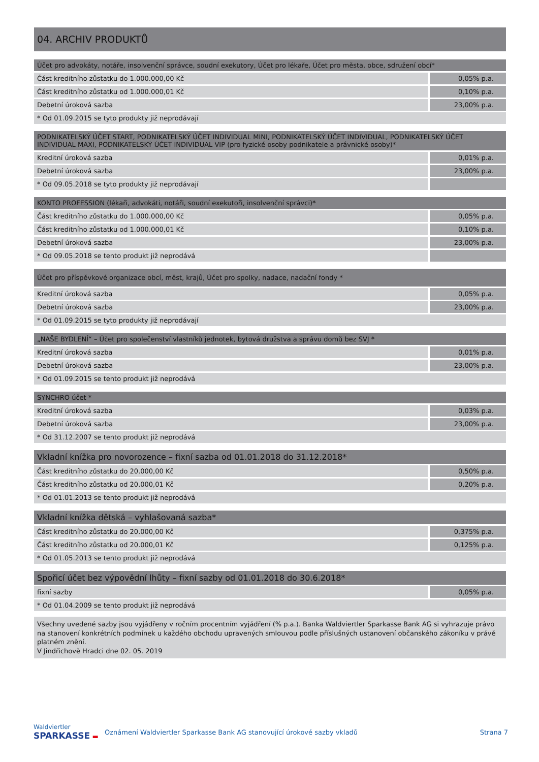04. ARCHIV PRODUKTŮ
| Účet pro advokáty, notáře, insolvenční správce, soudní exekutory, Účet pro lékaře, Účet pro města, obce, sdružení obcí* | |
| --- | --- |
| Část kreditního zůstatku do 1.000.000,00 Kč | 0,05% p.a. |
| Část kreditního zůstatku od 1.000.000,01 Kč | 0,10% p.a. |
| Debetní úroková sazba | 23,00% p.a. |
| * Od 01.09.2015 se tyto produkty již neprodávají | |
| PODNIKATELSKÝ ÚČET START, PODNIKATELSKÝ ÚČET INDIVIDUAL MINI, PODNIKATELSKÝ ÚČET INDIVIDUAL, PODNIKATELSKÝ ÚČET INDIVIDUAL MAXI, PODNIKATELSKÝ ÚČET INDIVIDUAL VIP (pro fyzické osoby podnikatele a právnické osoby)* | |
| --- | --- |
| Kreditní úroková sazba | 0,01% p.a. |
| Debetní úroková sazba | 23,00% p.a. |
| * Od 09.05.2018 se tyto produkty již neprodávají | |
| KONTO PROFESSION (lékaři, advokáti, notáři, soudní exekutoři, insolvenční správci)* | |
| --- | --- |
| Část kreditního zůstatku do 1.000.000,00 Kč | 0,05% p.a. |
| Část kreditního zůstatku od 1.000.000,01 Kč | 0,10% p.a. |
| Debetní úroková sazba | 23,00% p.a. |
| * Od 09.05.2018 se tento produkt již neprodává | |
| Účet pro příspěvkové organizace obcí, měst, krajů, Účet pro spolky, nadace, nadační fondy * | |
| --- | --- |
| Kreditní úroková sazba | 0,05% p.a. |
| Debetní úroková sazba | 23,00% p.a. |
| * Od 01.09.2015 se tyto produkty již neprodávají | |
| „NAŠE BYDLENÍ“ – Účet pro společenství vlastníků jednotek, bytová družstva a správu domů bez SVJ * | |
| --- | --- |
| Kreditní úroková sazba | 0,01% p.a. |
| Debetní úroková sazba | 23,00% p.a. |
| * Od 01.09.2015 se tento produkt již neprodává | |
| SYNCHRO účet * | |
| --- | --- |
| Kreditní úroková sazba | 0,03% p.a. |
| Debetní úroková sazba | 23,00% p.a. |
| * Od 31.12.2007 se tento produkt již neprodává | |
| Vkladní knížka pro novorozence – fixní sazba od 01.01.2018 do 31.12.2018* | |
| --- | --- |
| Část kreditního zůstatku do 20.000,00 Kč | 0,50% p.a. |
| Část kreditního zůstatku od 20.000,01 Kč | 0,20% p.a. |
| * Od 01.01.2013 se tento produkt již neprodává | |
| Vkladní knížka dětská – vyhlašovaná sazba* | |
| --- | --- |
| Část kreditního zůstatku do 20.000,00 Kč | 0,375% p.a. |
| Část kreditního zůstatku od 20.000,01 Kč | 0,125% p.a. |
| * Od 01.05.2013 se tento produkt již neprodává | |
| Spořicí účet bez výpovědní lhůty – fixní sazby od 01.01.2018 do 30.6.2018* | |
| --- | --- |
| fixní sazby | 0,05% p.a. |
| * Od 01.04.2009 se tento produkt již neprodává | |
Všechny uvedené sazby jsou vyjádřeny v ročním procentním vyjádření (% p.a.). Banka Waldviertler Sparkasse Bank AG si vyhrazuje právo na stanovení konkrétních podmínek u každého obchodu upravených smlouvou podle příslušných ustanovení občanského zákoníku v právě platném znění.
V Jindřichově Hradci dne 02. 05. 2019
Waldviertler
SPARKASSE ▬
Oznámení Waldviertler Sparkasse Bank AG stanovující úrokové sazby vkladů
Strana 7